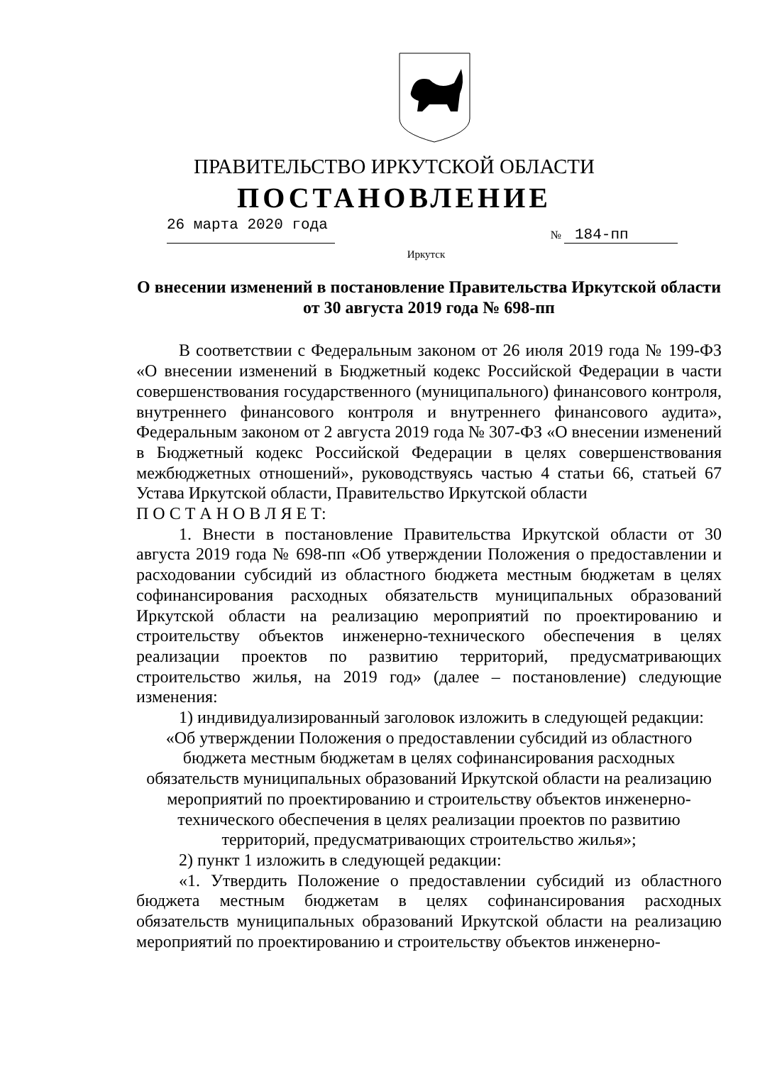ПРАВИТЕЛЬСТВО ИРКУТСКОЙ ОБЛАСТИ
ПОСТАНОВЛЕНИЕ
26 марта 2020 года
№ 184-пп
Иркутск
О внесении изменений в постановление Правительства Иркутской области от 30 августа 2019 года № 698-пп
В соответствии с Федеральным законом от 26 июля 2019 года № 199-ФЗ «О внесении изменений в Бюджетный кодекс Российской Федерации в части совершенствования государственного (муниципального) финансового контроля, внутреннего финансового контроля и внутреннего финансового аудита», Федеральным законом от 2 августа 2019 года № 307-ФЗ «О внесении изменений в Бюджетный кодекс Российской Федерации в целях совершенствования межбюджетных отношений», руководствуясь частью 4 статьи 66, статьей 67 Устава Иркутской области, Правительство Иркутской области
П О С Т А Н О В Л Я Е Т:
1. Внести в постановление Правительства Иркутской области от 30 августа 2019 года № 698-пп «Об утверждении Положения о предоставлении и расходовании субсидий из областного бюджета местным бюджетам в целях софинансирования расходных обязательств муниципальных образований Иркутской области на реализацию мероприятий по проектированию и строительству объектов инженерно-технического обеспечения в целях реализации проектов по развитию территорий, предусматривающих строительство жилья, на 2019 год» (далее – постановление) следующие изменения:
1) индивидуализированный заголовок изложить в следующей редакции:
«Об утверждении Положения о предоставлении субсидий из областного бюджета местным бюджетам в целях софинансирования расходных обязательств муниципальных образований Иркутской области на реализацию мероприятий по проектированию и строительству объектов инженерно-технического обеспечения в целях реализации проектов по развитию территорий, предусматривающих строительство жилья»;
2) пункт 1 изложить в следующей редакции:
«1. Утвердить Положение о предоставлении субсидий из областного бюджета местным бюджетам в целях софинансирования расходных обязательств муниципальных образований Иркутской области на реализацию мероприятий по проектированию и строительству объектов инженерно-